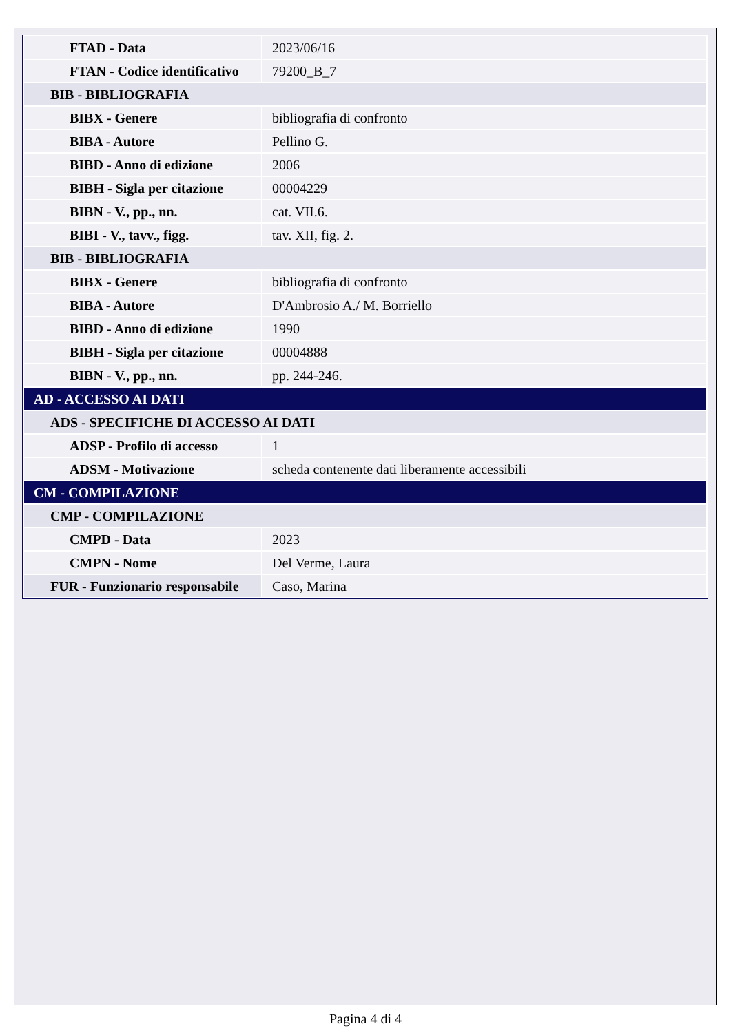| FTAD - Data | 2023/06/16 |
| FTAN - Codice identificativo | 79200_B_7 |
| BIB - BIBLIOGRAFIA | |
| BIBX - Genere | bibliografia di confronto |
| BIBA - Autore | Pellino G. |
| BIBD - Anno di edizione | 2006 |
| BIBH - Sigla per citazione | 00004229 |
| BIBN - V., pp., nn. | cat. VII.6. |
| BIBI - V., tavv., figg. | tav. XII, fig. 2. |
| BIB - BIBLIOGRAFIA | |
| BIBX - Genere | bibliografia di confronto |
| BIBA - Autore | D'Ambrosio A./ M. Borriello |
| BIBD - Anno di edizione | 1990 |
| BIBH - Sigla per citazione | 00004888 |
| BIBN - V., pp., nn. | pp. 244-246. |
| AD - ACCESSO AI DATI | |
| ADS - SPECIFICHE DI ACCESSO AI DATI | |
| ADSP - Profilo di accesso | 1 |
| ADSM - Motivazione | scheda contenente dati liberamente accessibili |
| CM - COMPILAZIONE | |
| CMP - COMPILAZIONE | |
| CMPD - Data | 2023 |
| CMPN - Nome | Del Verme, Laura |
| FUR - Funzionario responsabile | Caso, Marina |
Pagina 4 di 4